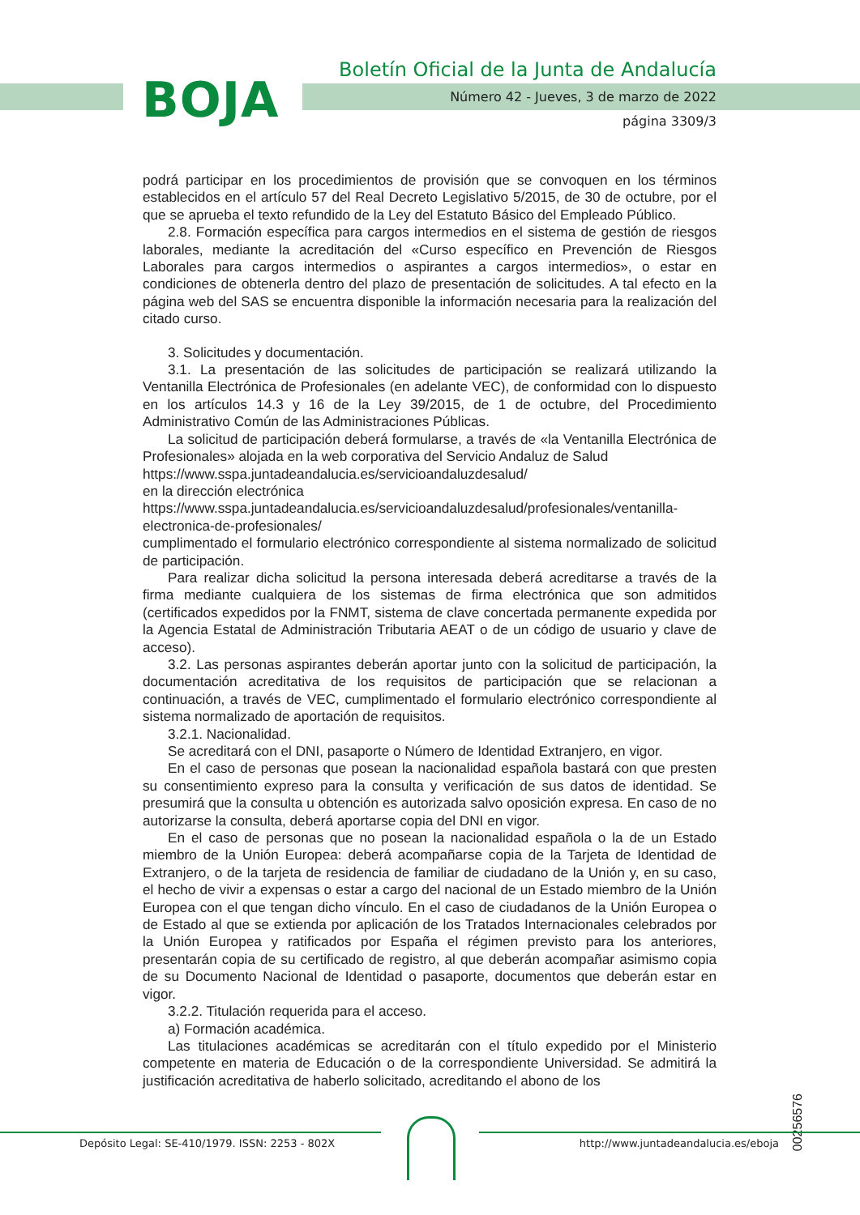BOJA
Boletín Oficial de la Junta de Andalucía
Número 42 - Jueves, 3 de marzo de 2022
página 3309/3
podrá participar en los procedimientos de provisión que se convoquen en los términos establecidos en el artículo 57 del Real Decreto Legislativo 5/2015, de 30 de octubre, por el que se aprueba el texto refundido de la Ley del Estatuto Básico del Empleado Público.
2.8. Formación específica para cargos intermedios en el sistema de gestión de riesgos laborales, mediante la acreditación del «Curso específico en Prevención de Riesgos Laborales para cargos intermedios o aspirantes a cargos intermedios», o estar en condiciones de obtenerla dentro del plazo de presentación de solicitudes. A tal efecto en la página web del SAS se encuentra disponible la información necesaria para la realización del citado curso.
3. Solicitudes y documentación.
3.1. La presentación de las solicitudes de participación se realizará utilizando la Ventanilla Electrónica de Profesionales (en adelante VEC), de conformidad con lo dispuesto en los artículos 14.3 y 16 de la Ley 39/2015, de 1 de octubre, del Procedimiento Administrativo Común de las Administraciones Públicas.
La solicitud de participación deberá formularse, a través de «la Ventanilla Electrónica de Profesionales» alojada en la web corporativa del Servicio Andaluz de Salud
https://www.sspa.juntadeandalucia.es/servicioandaluzdesalud/
en la dirección electrónica
https://www.sspa.juntadeandalucia.es/servicioandaluzdesalud/profesionales/ventanilla-electronica-de-profesionales/
cumplimentado el formulario electrónico correspondiente al sistema normalizado de solicitud de participación.
Para realizar dicha solicitud la persona interesada deberá acreditarse a través de la firma mediante cualquiera de los sistemas de firma electrónica que son admitidos (certificados expedidos por la FNMT, sistema de clave concertada permanente expedida por la Agencia Estatal de Administración Tributaria AEAT o de un código de usuario y clave de acceso).
3.2. Las personas aspirantes deberán aportar junto con la solicitud de participación, la documentación acreditativa de los requisitos de participación que se relacionan a continuación, a través de VEC, cumplimentado el formulario electrónico correspondiente al sistema normalizado de aportación de requisitos.
3.2.1. Nacionalidad.
Se acreditará con el DNI, pasaporte o Número de Identidad Extranjero, en vigor.
En el caso de personas que posean la nacionalidad española bastará con que presten su consentimiento expreso para la consulta y verificación de sus datos de identidad. Se presumirá que la consulta u obtención es autorizada salvo oposición expresa. En caso de no autorizarse la consulta, deberá aportarse copia del DNI en vigor.
En el caso de personas que no posean la nacionalidad española o la de un Estado miembro de la Unión Europea: deberá acompañarse copia de la Tarjeta de Identidad de Extranjero, o de la tarjeta de residencia de familiar de ciudadano de la Unión y, en su caso, el hecho de vivir a expensas o estar a cargo del nacional de un Estado miembro de la Unión Europea con el que tengan dicho vínculo. En el caso de ciudadanos de la Unión Europea o de Estado al que se extienda por aplicación de los Tratados Internacionales celebrados por la Unión Europea y ratificados por España el régimen previsto para los anteriores, presentarán copia de su certificado de registro, al que deberán acompañar asimismo copia de su Documento Nacional de Identidad o pasaporte, documentos que deberán estar en vigor.
3.2.2. Titulación requerida para el acceso.
a) Formación académica.
Las titulaciones académicas se acreditarán con el título expedido por el Ministerio competente en materia de Educación o de la correspondiente Universidad. Se admitirá la justificación acreditativa de haberlo solicitado, acreditando el abono de los
00256576
Depósito Legal: SE-410/1979. ISSN: 2253 - 802X
http://www.juntadeandalucia.es/eboja